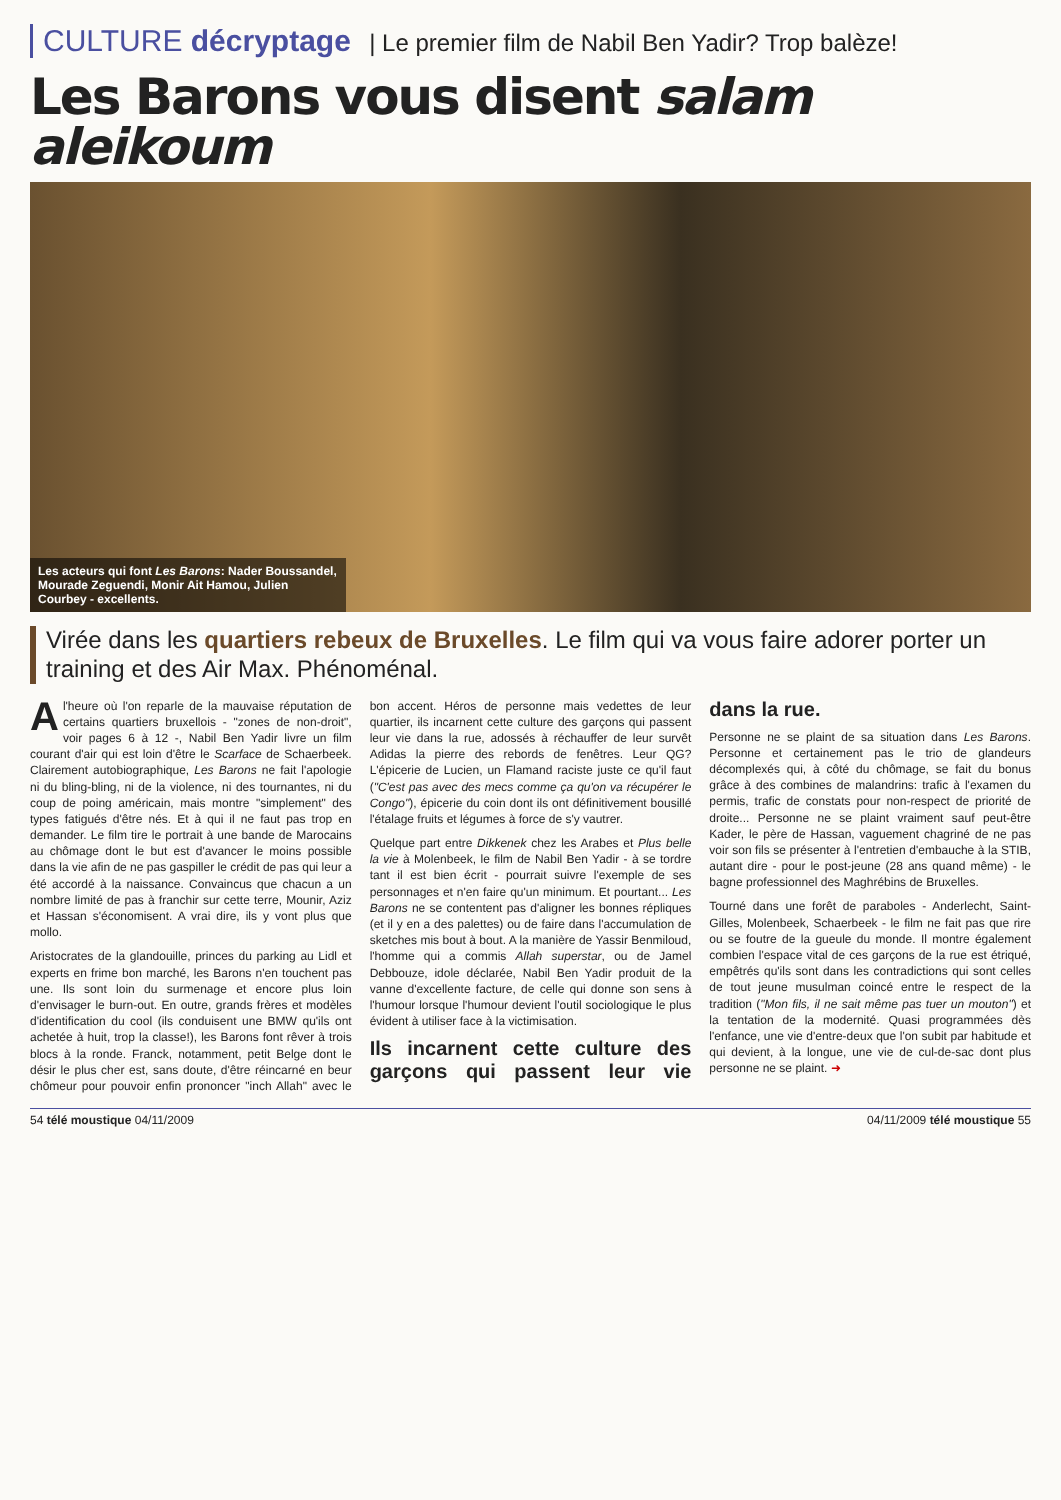CULTURE décryptage | Le premier film de Nabil Ben Yadir? Trop balèze!
Les Barons vous disent salam aleikoum
Les acteurs qui font Les Barons: Nader Boussandel, Mourade Zeguendi, Monir Ait Hamou, Julien Courbey - excellents.
Virée dans les quartiers rebeux de Bruxelles. Le film qui va vous faire adorer porter un training et des Air Max. Phénoménal.
A l'heure où l'on reparle de la mauvaise réputation de certains quartiers bruxellois - "zones de non-droit", voir pages 6 à 12 -, Nabil Ben Yadir livre un film courant d'air qui est loin d'être le Scarface de Schaerbeek. Clairement autobiographique, Les Barons ne fait l'apologie ni du bling-bling, ni de la violence, ni des tournantes, ni du coup de poing américain, mais montre "simplement" des types fatigués d'être nés. Et à qui il ne faut pas trop en demander. Le film tire le portrait à une bande de Marocains au chômage dont le but est d'avancer le moins possible dans la vie afin de ne pas gaspiller le crédit de pas qui leur a été accordé à la naissance. Convaincus que chacun a un nombre limité de pas à franchir sur cette terre, Mounir, Aziz et Hassan s'économisent. A vrai dire, ils y vont plus que mollo.
Aristocrates de la glandouille, princes du parking au Lidl et experts en frime bon marché, les Barons n'en touchent pas une. Ils sont loin du surmenage et encore plus loin d'envisager le burn-out. En outre, grands frères et modèles d'identification du cool (ils conduisent une BMW qu'ils ont achetée à huit, trop la classe!), les Barons font rêver à trois blocs à la ronde. Franck, notamment, petit Belge dont le désir le plus cher est, sans doute, d'être réincarné en beur chômeur pour pouvoir enfin prononcer "inch Allah" avec le bon accent. Héros de personne mais vedettes de leur quartier, ils incarnent cette culture des garçons qui passent leur vie dans la rue, adossés à réchauffer de leur survêt Adidas la pierre des rebords de fenêtres. Leur QG? L'épicerie de Lucien, un Flamand raciste juste ce qu'il faut ("C'est pas avec des mecs comme ça qu'on va récupérer le Congo"), épicerie du coin dont ils ont définitivement bousillé l'étalage fruits et légumes à force de s'y vautrer.
Quelque part entre Dikkenek chez les Arabes et Plus belle la vie à Molenbeek, le film de Nabil Ben Yadir - à se tordre tant il est bien écrit - pourrait suivre l'exemple de ses personnages et n'en faire qu'un minimum. Et pourtant... Les Barons ne se contentent pas d'aligner les bonnes répliques (et il y en a des palettes) ou de faire dans l'accumulation de sketches mis bout à bout. A la manière de Yassir Benmiloud, l'homme qui a commis Allah superstar, ou de Jamel Debbouze, idole déclarée, Nabil Ben Yadir produit de la vanne d'excellente facture, de celle qui donne son sens à l'humour lorsque l'humour devient l'outil sociologique le plus évident à utiliser face à la victimisation.
Ils incarnent cette culture des garçons qui passent leur vie dans la rue.
Personne ne se plaint de sa situation dans Les Barons. Personne et certainement pas le trio de glandeurs décomplexés qui, à côté du chômage, se fait du bonus grâce à des combines de malandrins: trafic à l'examen du permis, trafic de constats pour non-respect de priorité de droite... Personne ne se plaint vraiment sauf peut-être Kader, le père de Hassan, vaguement chagriné de ne pas voir son fils se présenter à l'entretien d'embauche à la STIB, autant dire - pour le post-jeune (28 ans quand même) - le bagne professionnel des Maghrébins de Bruxelles.
Tourné dans une forêt de paraboles - Anderlecht, Saint-Gilles, Molenbeek, Schaerbeek - le film ne fait pas que rire ou se foutre de la gueule du monde. Il montre également combien l'espace vital de ces garçons de la rue est étriqué, empêtrés qu'ils sont dans les contradictions qui sont celles de tout jeune musulman coincé entre le respect de la tradition ("Mon fils, il ne sait même pas tuer un mouton") et la tentation de la modernité. Quasi programmées dès l'enfance, une vie d'entre-deux que l'on subit par habitude et qui devient, à la longue, une vie de cul-de-sac dont plus personne ne se plaint. ➜
54 télé moustique 04/11/2009 04/11/2009 télé moustique 55